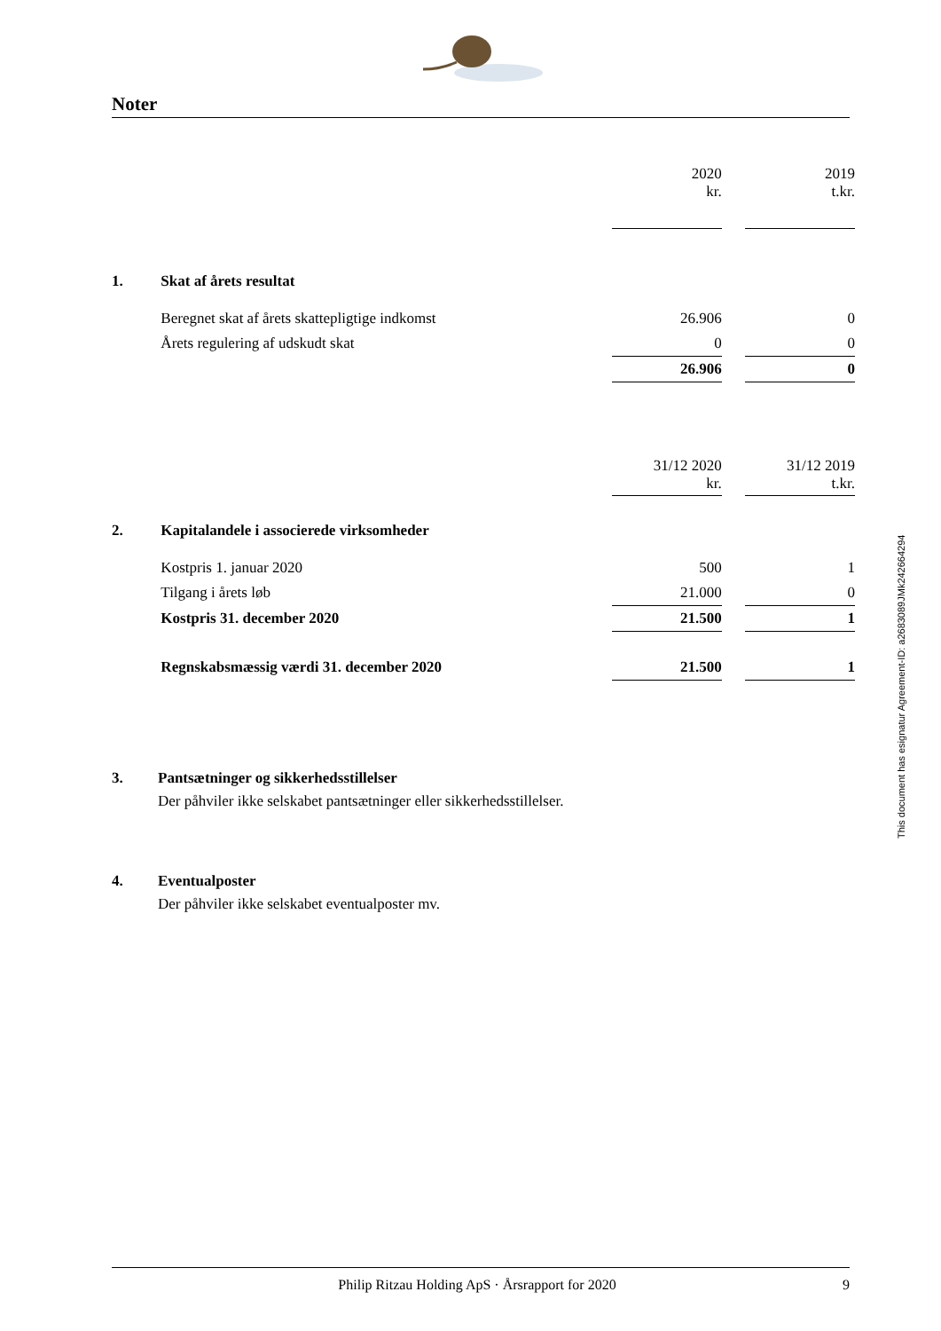Noter
| | | 2020 kr. | | 2019 t.kr. |
| 1. | Skat af årets resultat | | | |
| | Beregnet skat af årets skattepligtige indkomst | 26.906 | | 0 |
| | Årets regulering af udskudt skat | 0 | | 0 |
| | | 26.906 | | 0 |
| | | 31/12 2020 kr. | | 31/12 2019 t.kr. |
| 2. | Kapitalandele i associerede virksomheder | | | |
| | Kostpris 1. januar 2020 | 500 | | 1 |
| | Tilgang i årets løb | 21.000 | | 0 |
| | Kostpris 31. december 2020 | 21.500 | | 1 |
| | Regnskabsmæssig værdi 31. december 2020 | 21.500 | | 1 |
3. Pantsætninger og sikkerhedsstillelser
Der påhviler ikke selskabet pantsætninger eller sikkerhedsstillelser.
4. Eventualposter
Der påhviler ikke selskabet eventualposter mv.
This document has esignatur Agreement-ID: a2683089JMk242664294
Philip Ritzau Holding ApS · Årsrapport for 2020 9